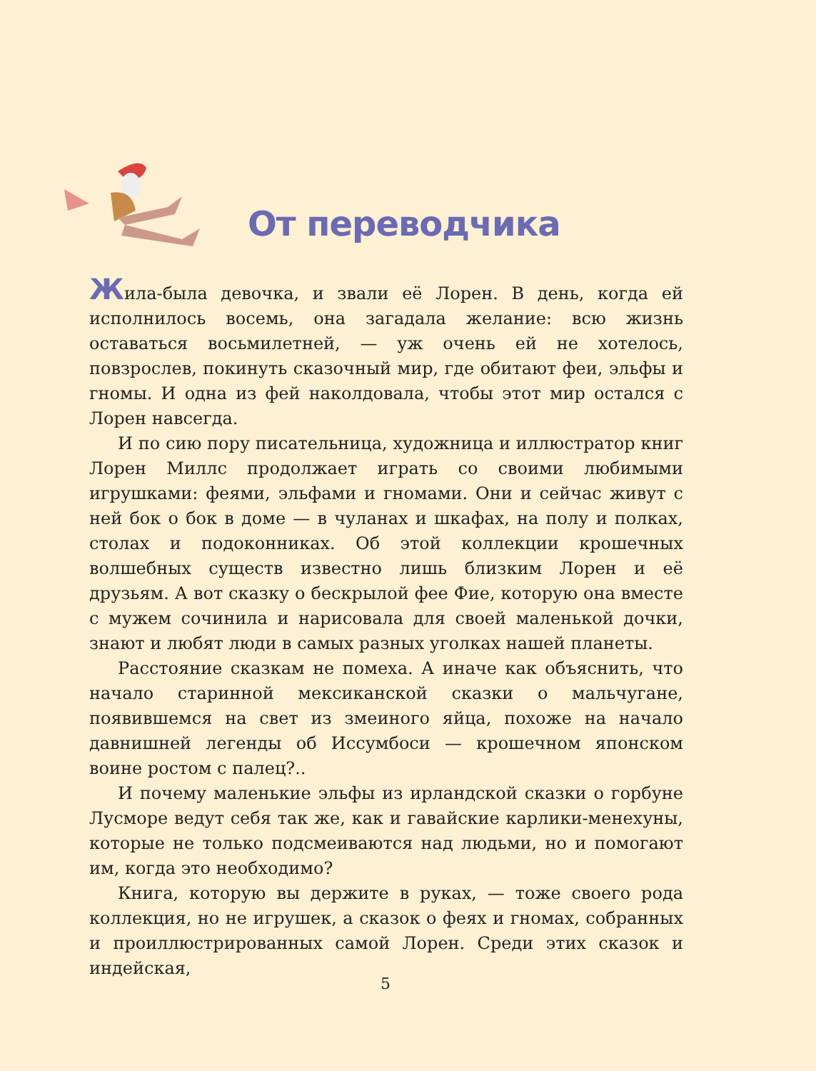От переводчика
Жила-была девочка, и звали её Лорен. В день, когда ей исполнилось восемь, она загадала желание: всю жизнь оставаться восьмилетней, — уж очень ей не хотелось, повзрослев, покинуть сказочный мир, где обитают феи, эльфы и гномы. И одна из фей наколдовала, чтобы этот мир остался с Лорен навсегда.
И по сию пору писательница, художница и иллюстратор книг Лорен Миллс продолжает играть со своими любимыми игрушками: феями, эльфами и гномами. Они и сейчас живут с ней бок о бок в доме — в чуланах и шкафах, на полу и полках, столах и подоконниках. Об этой коллекции крошечных волшебных существ известно лишь близким Лорен и её друзьям. А вот сказку о бескрылой фее Фие, которую она вместе с мужем сочинила и нарисовала для своей маленькой дочки, знают и любят люди в самых разных уголках нашей планеты.
Расстояние сказкам не помеха. А иначе как объяснить, что начало старинной мексиканской сказки о мальчугане, появившемся на свет из змеиного яйца, похоже на начало давнишней легенды об Иссумбоси — крошечном японском воине ростом с палец?..
И почему маленькие эльфы из ирландской сказки о горбуне Лусморе ведут себя так же, как и гавайские карлики-менехуны, которые не только подсмеиваются над людьми, но и помогают им, когда это необходимо?
Книга, которую вы держите в руках, — тоже своего рода коллекция, но не игрушек, а сказок о феях и гномах, собранных и проиллюстрированных самой Лорен. Среди этих сказок и индейская,
5